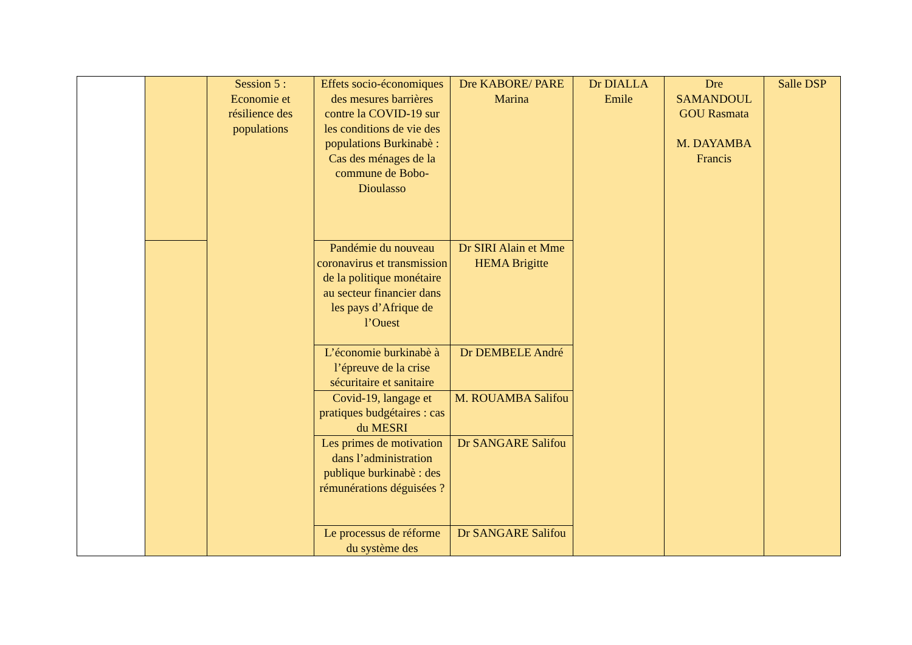| | | Session 5 : Economie et résilience des populations | Effets socio-économiques des mesures barrières contre la COVID-19 sur les conditions de vie des populations Burkinabè : Cas des ménages de la commune de Bobo-Dioulasso | Dre KABORE/ PARE Marina | Dr DIALLA Emile | Dre SAMANDOUL GOU Rasmata M. DAYAMBA Francis | Salle DSP |
| | | | Pandémie du nouveau coronavirus et transmission de la politique monétaire au secteur financier dans les pays d’Afrique de l’Ouest | Dr SIRI Alain et Mme HEMA Brigitte | | | |
| | | | L’économie burkinabè à l’épreuve de la crise sécuritaire et sanitaire | Dr DEMBELE André | | | |
| | | | Covid-19, langage et pratiques budgétaires : cas du MESRI | M. ROUAMBA Salifou | | | |
| | | | Les primes de motivation dans l’administration publique burkinabè : des rémunérations déguisées ? | Dr SANGARE Salifou | | | |
| | | | Le processus de réforme du système des | Dr SANGARE Salifou | | | |